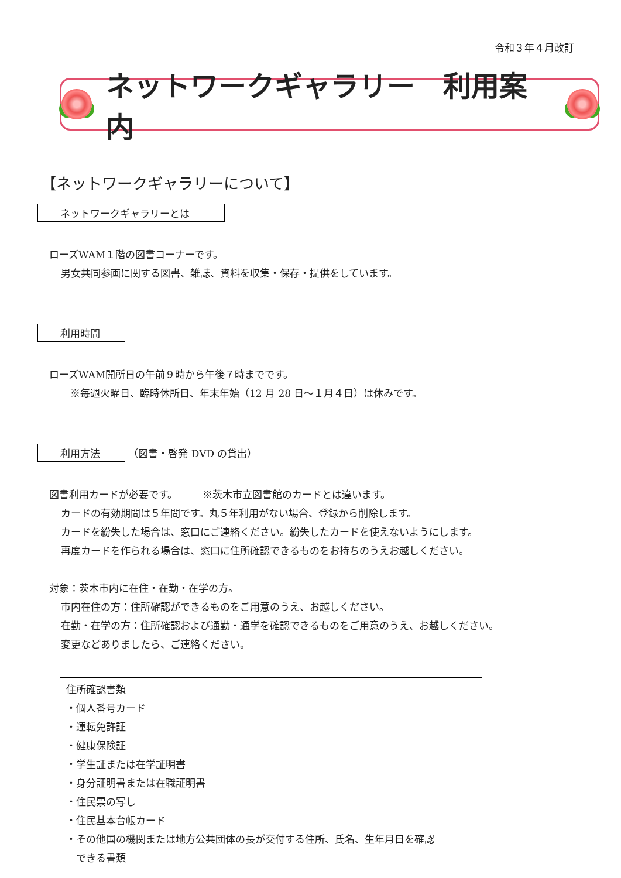令和３年４月改訂
ネットワークギャラリー　利用案内
【ネットワークギャラリーについて】
ネットワークギャラリーとは
ローズWAM１階の図書コーナーです。
男女共同参画に関する図書、雑誌、資料を収集・保存・提供をしています。
利用時間
ローズWAM開所日の午前９時から午後７時までです。
※毎週火曜日、臨時休所日、年末年始（12 月 28 日～１月４日）は休みです。
利用方法 （図書・啓発 DVD の貸出）
図書利用カードが必要です。　　　※茨木市立図書館のカードとは違います。
カードの有効期間は５年間です。丸５年利用がない場合、登録から削除します。
カードを紛失した場合は、窓口にご連絡ください。紛失したカードを使えないようにします。
再度カードを作られる場合は、窓口に住所確認できるものをお持ちのうえお越しください。
対象：茨木市内に在住・在勤・在学の方。
市内在住の方：住所確認ができるものをご用意のうえ、お越しください。
在勤・在学の方：住所確認および通勤・通学を確認できるものをご用意のうえ、お越しください。
変更などありましたら、ご連絡ください。
住所確認書類
・個人番号カード
・運転免許証
・健康保険証
・学生証または在学証明書
・身分証明書または在職証明書
・住民票の写し
・住民基本台帳カード
・その他国の機関または地方公共団体の長が交付する住所、氏名、生年月日を確認
　できる書類